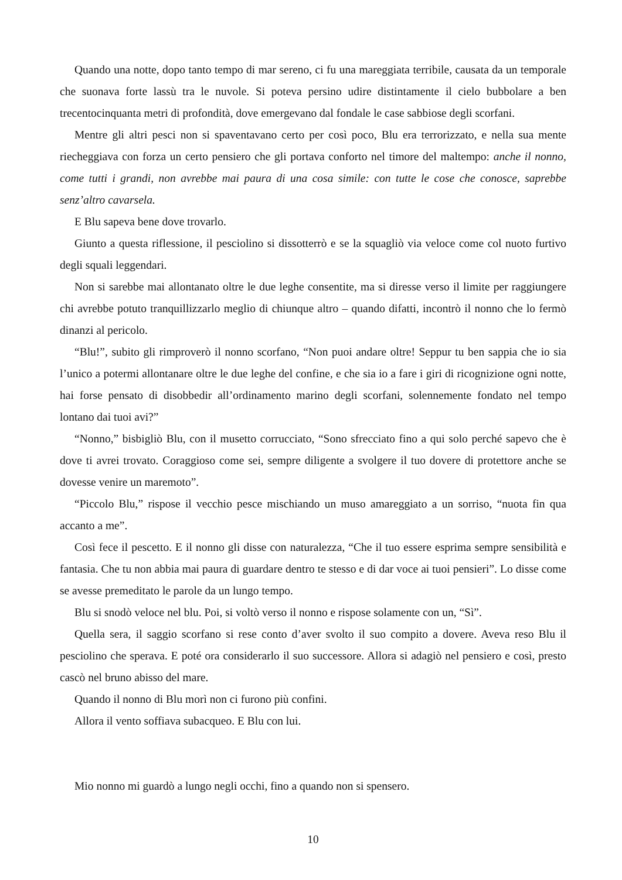Quando una notte, dopo tanto tempo di mar sereno, ci fu una mareggiata terribile, causata da un temporale che suonava forte lassù tra le nuvole. Si poteva persino udire distintamente il cielo bubbolare a ben trecentocinquanta metri di profondità, dove emergevano dal fondale le case sabbiose degli scorfani.
Mentre gli altri pesci non si spaventavano certo per così poco, Blu era terrorizzato, e nella sua mente riecheggiava con forza un certo pensiero che gli portava conforto nel timore del maltempo: anche il nonno, come tutti i grandi, non avrebbe mai paura di una cosa simile: con tutte le cose che conosce, saprebbe senz’altro cavarsela.
E Blu sapeva bene dove trovarlo.
Giunto a questa riflessione, il pesciolino si dissotterrò e se la squagliò via veloce come col nuoto furtivo degli squali leggendari.
Non si sarebbe mai allontanato oltre le due leghe consentite, ma si diresse verso il limite per raggiungere chi avrebbe potuto tranquillizzarlo meglio di chiunque altro – quando difatti, incontrò il nonno che lo fermò dinanzi al pericolo.
“Blu!”, subito gli rimproverò il nonno scorfano, “Non puoi andare oltre! Seppur tu ben sappia che io sia l’unico a potermi allontanare oltre le due leghe del confine, e che sia io a fare i giri di ricognizione ogni notte, hai forse pensato di disobbedir all’ordinamento marino degli scorfani, solennemente fondato nel tempo lontano dai tuoi avi?”
“Nonno,” bisbigliò Blu, con il musetto corrucciato, “Sono sfrecciato fino a qui solo perché sapevo che è dove ti avrei trovato. Coraggioso come sei, sempre diligente a svolgere il tuo dovere di protettore anche se dovesse venire un maremoto”.
“Piccolo Blu,” rispose il vecchio pesce mischiando un muso amareggiato a un sorriso, “nuota fin qua accanto a me”.
Così fece il pescetto. E il nonno gli disse con naturalezza, “Che il tuo essere esprima sempre sensibilità e fantasia. Che tu non abbia mai paura di guardare dentro te stesso e di dar voce ai tuoi pensieri”. Lo disse come se avesse premeditato le parole da un lungo tempo.
Blu si snodò veloce nel blu. Poi, si voltò verso il nonno e rispose solamente con un, “Sì”.
Quella sera, il saggio scorfano si rese conto d’aver svolto il suo compito a dovere. Aveva reso Blu il pesciolino che sperava. E poté ora considerarlo il suo successore. Allora si adagiò nel pensiero e così, presto cascò nel bruno abisso del mare.
Quando il nonno di Blu morì non ci furono più confini.
Allora il vento soffiava subacqueo. E Blu con lui.
Mio nonno mi guardò a lungo negli occhi, fino a quando non si spensero.
10